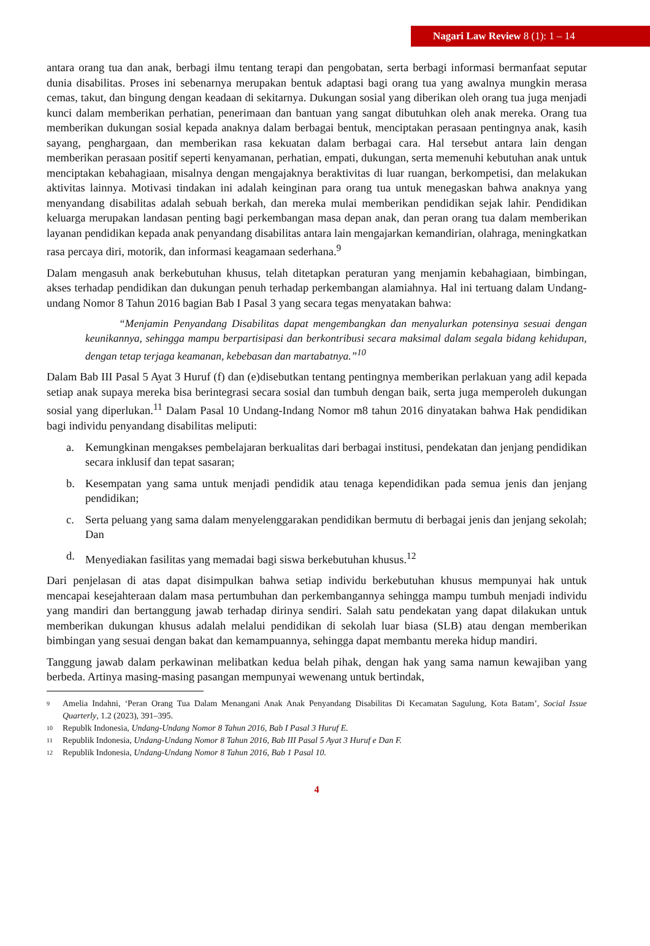Nagari Law Review 8 (1): 1 – 14
antara orang tua dan anak, berbagi ilmu tentang terapi dan pengobatan, serta berbagi informasi bermanfaat seputar dunia disabilitas. Proses ini sebenarnya merupakan bentuk adaptasi bagi orang tua yang awalnya mungkin merasa cemas, takut, dan bingung dengan keadaan di sekitarnya. Dukungan sosial yang diberikan oleh orang tua juga menjadi kunci dalam memberikan perhatian, penerimaan dan bantuan yang sangat dibutuhkan oleh anak mereka. Orang tua memberikan dukungan sosial kepada anaknya dalam berbagai bentuk, menciptakan perasaan pentingnya anak, kasih sayang, penghargaan, dan memberikan rasa kekuatan dalam berbagai cara. Hal tersebut antara lain dengan memberikan perasaan positif seperti kenyamanan, perhatian, empati, dukungan, serta memenuhi kebutuhan anak untuk menciptakan kebahagiaan, misalnya dengan mengajaknya beraktivitas di luar ruangan, berkompetisi, dan melakukan aktivitas lainnya. Motivasi tindakan ini adalah keinginan para orang tua untuk menegaskan bahwa anaknya yang menyandang disabilitas adalah sebuah berkah, dan mereka mulai memberikan pendidikan sejak lahir. Pendidikan keluarga merupakan landasan penting bagi perkembangan masa depan anak, dan peran orang tua dalam memberikan layanan pendidikan kepada anak penyandang disabilitas antara lain mengajarkan kemandirian, olahraga, meningkatkan rasa percaya diri, motorik, dan informasi keagamaan sederhana.<sup>9</sup>
Dalam mengasuh anak berkebutuhan khusus, telah ditetapkan peraturan yang menjamin kebahagiaan, bimbingan, akses terhadap pendidikan dan dukungan penuh terhadap perkembangan alamiahnya. Hal ini tertuang dalam Undang-undang Nomor 8 Tahun 2016 bagian Bab I Pasal 3 yang secara tegas menyatakan bahwa:
“Menjamin Penyandang Disabilitas dapat mengembangkan dan menyalurkan potensinya sesuai dengan keunikannya, sehingga mampu berpartisipasi dan berkontribusi secara maksimal dalam segala bidang kehidupan, dengan tetap terjaga keamanan, kebebasan dan martabatnya.”<sup>10</sup>
Dalam Bab III Pasal 5 Ayat 3 Huruf (f) dan (e)disebutkan tentang pentingnya memberikan perlakuan yang adil kepada setiap anak supaya mereka bisa berintegrasi secara sosial dan tumbuh dengan baik, serta juga memperoleh dukungan sosial yang diperlukan.<sup>11</sup> Dalam Pasal 10 Undang-Indang Nomor m8 tahun 2016 dinyatakan bahwa Hak pendidikan bagi individu penyandang disabilitas meliputi:
a. Kemungkinan mengakses pembelajaran berkualitas dari berbagai institusi, pendekatan dan jenjang pendidikan secara inklusif dan tepat sasaran;
b. Kesempatan yang sama untuk menjadi pendidik atau tenaga kependidikan pada semua jenis dan jenjang pendidikan;
c. Serta peluang yang sama dalam menyelenggarakan pendidikan bermutu di berbagai jenis dan jenjang sekolah; Dan
d. Menyediakan fasilitas yang memadai bagi siswa berkebutuhan khusus.<sup>12</sup>
Dari penjelasan di atas dapat disimpulkan bahwa setiap individu berkebutuhan khusus mempunyai hak untuk mencapai kesejahteraan dalam masa pertumbuhan dan perkembangannya sehingga mampu tumbuh menjadi individu yang mandiri dan bertanggung jawab terhadap dirinya sendiri. Salah satu pendekatan yang dapat dilakukan untuk memberikan dukungan khusus adalah melalui pendidikan di sekolah luar biasa (SLB) atau dengan memberikan bimbingan yang sesuai dengan bakat dan kemampuannya, sehingga dapat membantu mereka hidup mandiri.
Tanggung jawab dalam perkawinan melibatkan kedua belah pihak, dengan hak yang sama namun kewajiban yang berbeda. Artinya masing-masing pasangan mempunyai wewenang untuk bertindak,
9 Amelia Indahni, ‘Peran Orang Tua Dalam Menangani Anak Anak Penyandang Disabilitas Di Kecamatan Sagulung, Kota Batam’, Social Issue Quarterly, 1.2 (2023), 391–395.
10 Republk Indonesia, Undang-Undang Nomor 8 Tahun 2016, Bab I Pasal 3 Huruf E.
11 Republik Indonesia, Undang-Undang Nomor 8 Tahun 2016, Bab III Pasal 5 Ayat 3 Huruf e Dan F.
12 Republik Indonesia, Undang-Undang Nomor 8 Tahun 2016, Bab 1 Pasal 10.
4